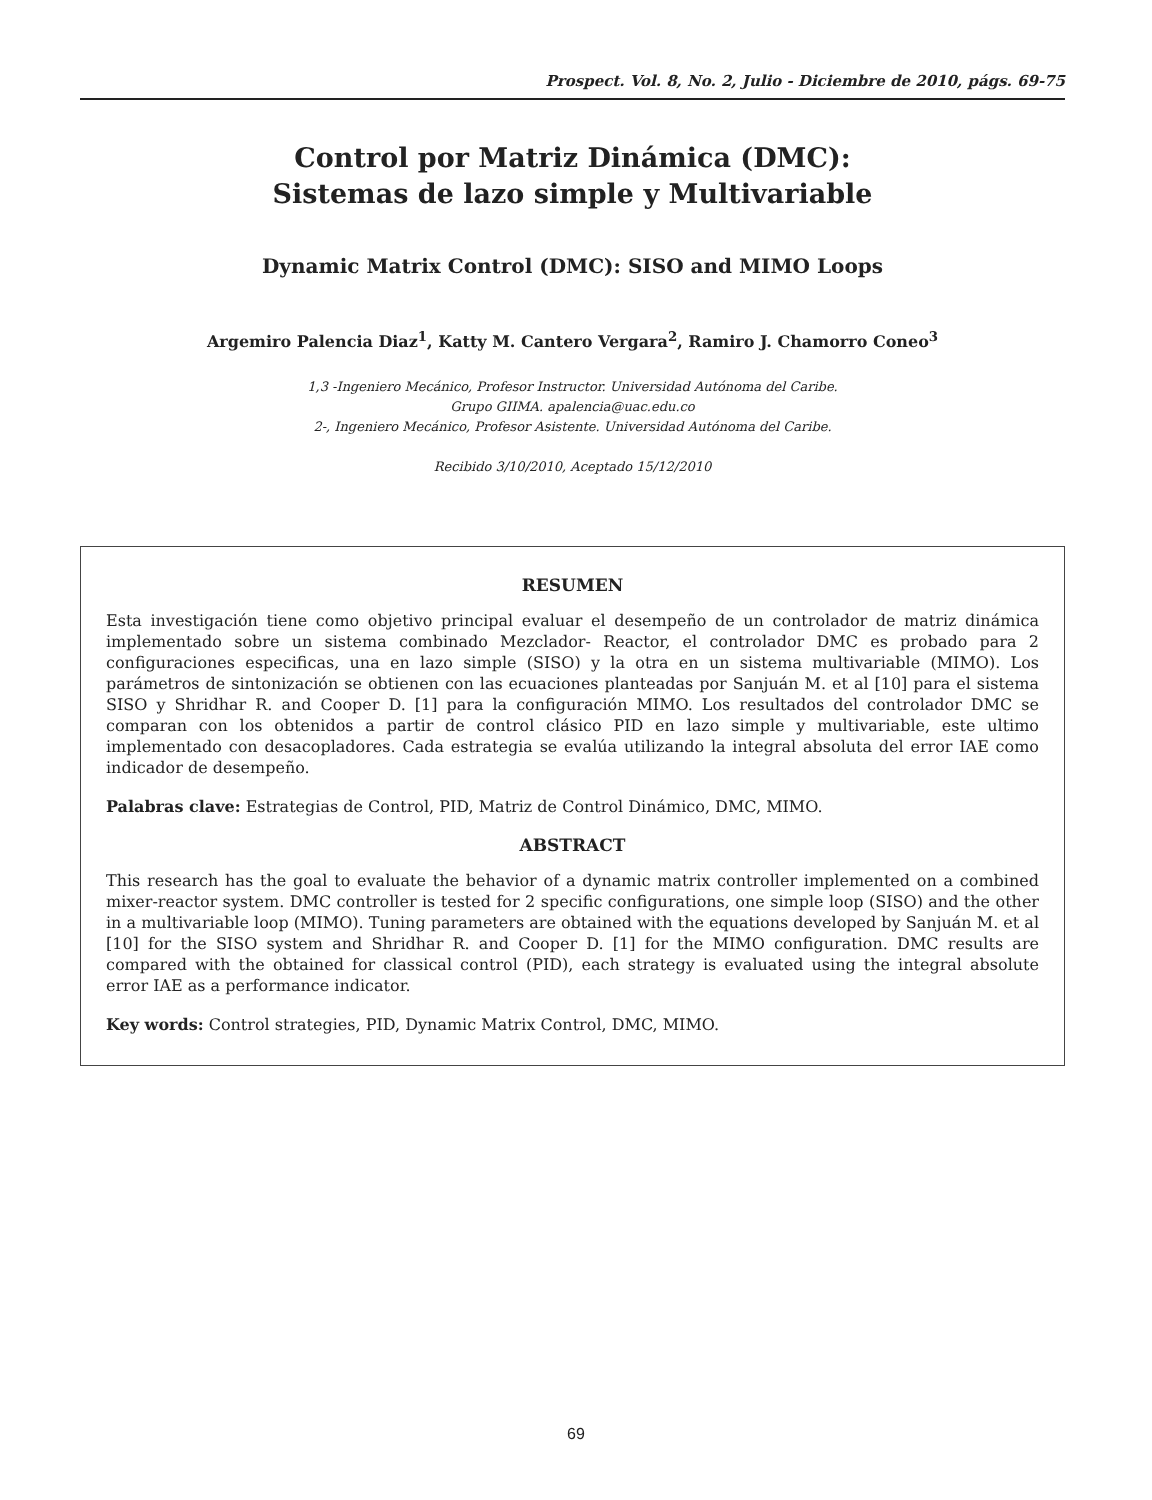Prospect. Vol. 8, No. 2, Julio - Diciembre de 2010, págs. 69-75
Control por Matriz Dinámica (DMC):
Sistemas de lazo simple y Multivariable
Dynamic Matrix Control (DMC): SISO and MIMO Loops
Argemiro Palencia Diaz<sup>1</sup>, Katty M. Cantero Vergara<sup>2</sup>, Ramiro J. Chamorro Coneo<sup>3</sup>
1,3 -Ingeniero Mecánico, Profesor Instructor. Universidad Autónoma del Caribe.
Grupo GIIMA. apalencia@uac.edu.co
2-, Ingeniero Mecánico, Profesor Asistente. Universidad Autónoma del Caribe.
Recibido 3/10/2010, Aceptado 15/12/2010
RESUMEN
Esta investigación tiene como objetivo principal evaluar el desempeño de un controlador de matriz dinámica implementado sobre un sistema combinado Mezclador- Reactor, el controlador DMC es probado para 2 configuraciones especificas, una en lazo simple (SISO) y la otra en un sistema multivariable (MIMO). Los parámetros de sintonización se obtienen con las ecuaciones planteadas por Sanjuán M. et al [10] para el sistema SISO y Shridhar R. and Cooper D. [1] para la configuración MIMO. Los resultados del controlador DMC se comparan con los obtenidos a partir de control clásico PID en lazo simple y multivariable, este ultimo implementado con desacopladores. Cada estrategia se evalúa utilizando la integral absoluta del error IAE como indicador de desempeño.
Palabras clave: Estrategias de Control, PID, Matriz de Control Dinámico, DMC, MIMO.
ABSTRACT
This research has the goal to evaluate the behavior of a dynamic matrix controller implemented on a combined mixer-reactor system. DMC controller is tested for 2 specific configurations, one simple loop (SISO) and the other in a multivariable loop (MIMO). Tuning parameters are obtained with the equations developed by Sanjuán M. et al [10] for the SISO system and Shridhar R. and Cooper D. [1] for the MIMO configuration. DMC results are compared with the obtained for classical control (PID), each strategy is evaluated using the integral absolute error IAE as a performance indicator.
Key words: Control strategies, PID, Dynamic Matrix Control, DMC, MIMO.
69